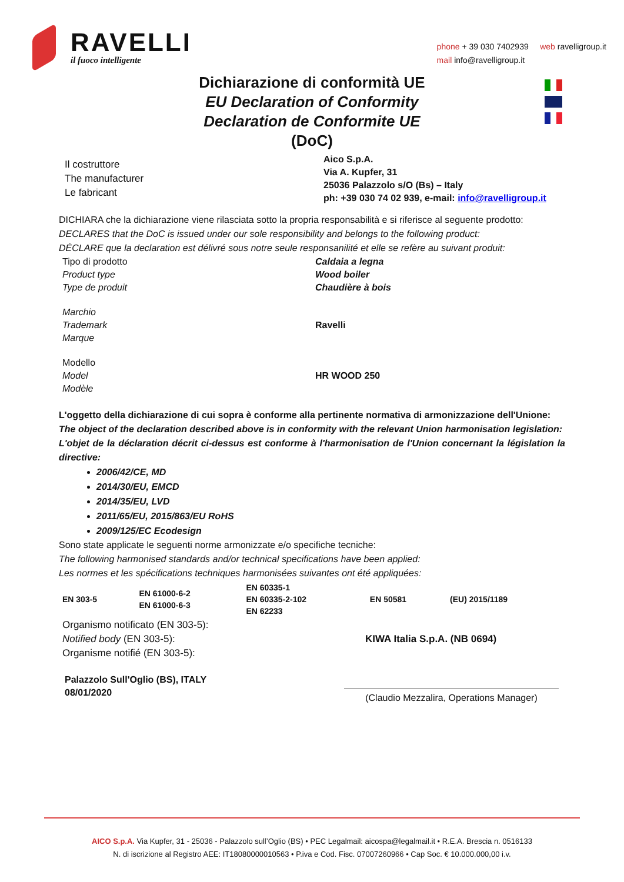RAVELLI
il fuoco intelligente
phone + 39 030 7402939 web ravelligroup.it
mail info@ravelligroup.it
Dichiarazione di conformità UE
EU Declaration of Conformity
Declaration de Conformite UE
(DoC)
Il costruttore
The manufacturer
Le fabricant
Aico S.p.A.
Via A. Kupfer, 31
25036 Palazzolo s/O (Bs) – Italy
ph: +39 030 74 02 939, e-mail: info@ravelligroup.it
DICHIARA che la dichiarazione viene rilasciata sotto la propria responsabilità e si riferisce al seguente prodotto:
DECLARES that the DoC is issued under our sole responsibility and belongs to the following product:
DÉCLARE que la declaration est délivré sous notre seule responsanilité et elle se refère au suivant produit:
Tipo di prodotto
Product type
Type de produit
Caldaia a legna
Wood boiler
Chaudière à bois
Marchio
Trademark
Marque
Ravelli
Modello
Model
Modèle
HR WOOD 250
L'oggetto della dichiarazione di cui sopra è conforme alla pertinente normativa di armonizzazione dell'Unione:
The object of the declaration described above is in conformity with the relevant Union harmonisation legislation:
L'objet de la déclaration décrit ci-dessus est conforme à l'harmonisation de l'Union concernant la législation la directive:
2006/42/CE, MD
2014/30/EU, EMCD
2014/35/EU, LVD
2011/65/EU, 2015/863/EU RoHS
2009/125/EC Ecodesign
Sono state applicate le seguenti norme armonizzate e/o specifiche tecniche:
The following harmonised standards and/or technical specifications have been applied:
Les normes et les spécifications techniques harmonisées suivantes ont été appliquées:
| EN 303-5 | EN 61000-6-2 EN 61000-6-3 | EN 60335-1 EN 60335-2-102 EN 62233 | EN 50581 | (EU) 2015/1189 |
Organismo notificato (EN 303-5):
Notified body (EN 303-5):
Organisme notifié (EN 303-5):
KIWA Italia S.p.A. (NB 0694)
Palazzolo Sull'Oglio (BS), ITALY
08/01/2020
(Claudio Mezzalira, Operations Manager)
AICO S.p.A. Via Kupfer, 31 - 25036 - Palazzolo sull’Oglio (BS) • PEC Legalmail: aicospa@legalmail.it • R.E.A. Brescia n. 0516133
N. di iscrizione al Registro AEE: IT18080000010563 • P.iva e Cod. Fisc. 07007260966 • Cap Soc. € 10.000.000,00 i.v.